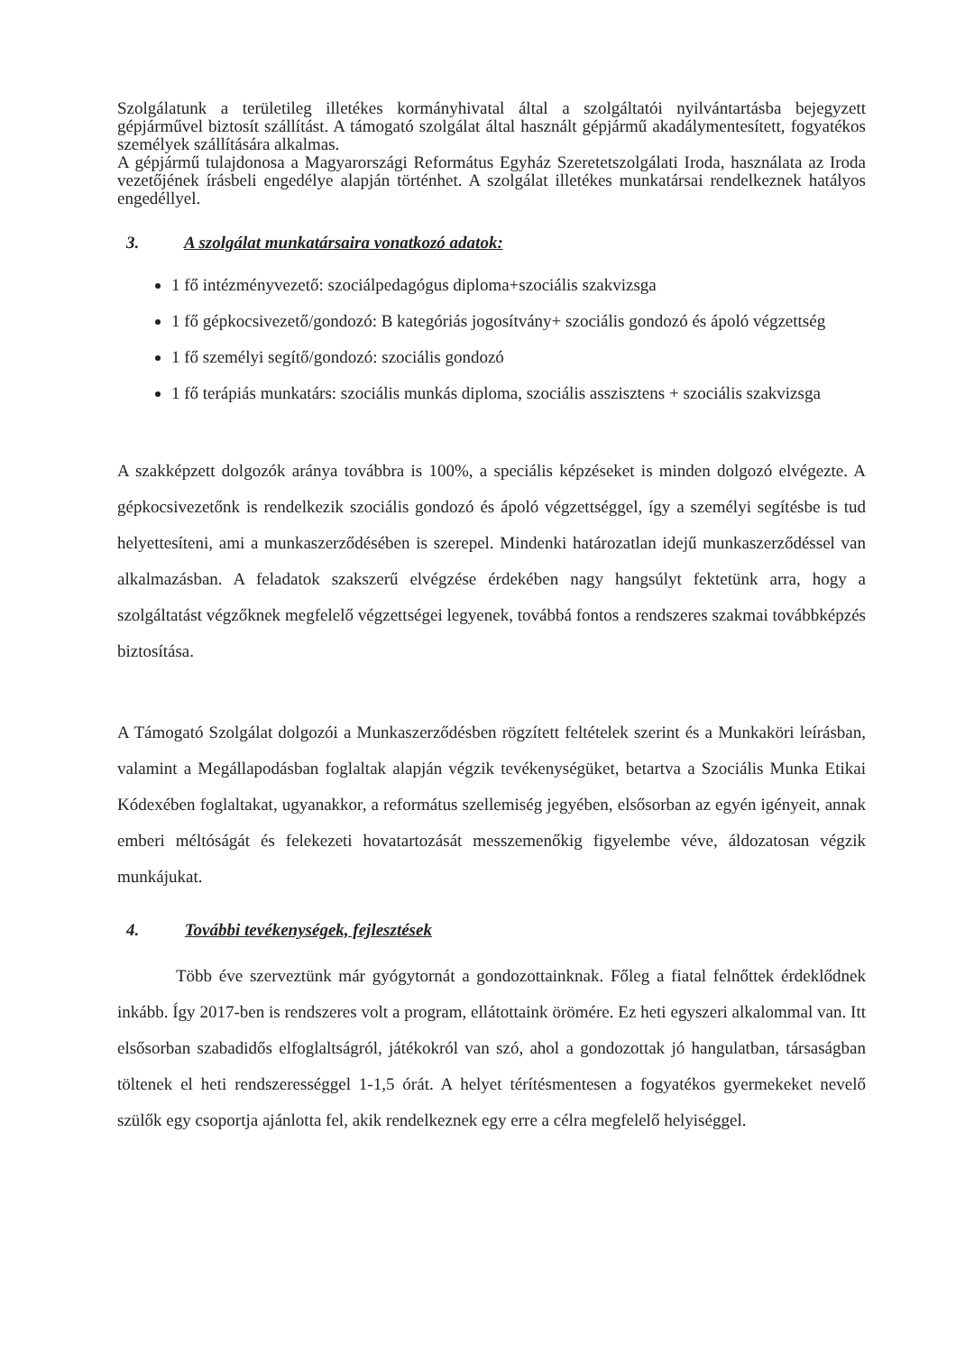Szolgálatunk a területileg illetékes kormányhivatal által a szolgáltatói nyilvántartásba bejegyzett gépjárművel biztosít szállítást. A támogató szolgálat által használt gépjármű akadálymentesített, fogyatékos személyek szállítására alkalmas.
A gépjármű tulajdonosa a Magyarországi Református Egyház Szeretetszolgálati Iroda, használata az Iroda vezetőjének írásbeli engedélye alapján történhet. A szolgálat illetékes munkatársai rendelkeznek hatályos engedéllyel.
3. A szolgálat munkatársaira vonatkozó adatok:
1 fő intézményvezető: szociálpedagógus diploma+szociális szakvizsga
1 fő gépkocsivezető/gondozó: B kategóriás jogosítvány+ szociális gondozó és ápoló végzettség
1 fő személyi segítő/gondozó: szociális gondozó
1 fő terápiás munkatárs: szociális munkás diploma, szociális asszisztens + szociális szakvizsga
A szakképzett dolgozók aránya továbbra is 100%, a speciális képzéseket is minden dolgozó elvégezte. A gépkocsivezetőnk is rendelkezik szociális gondozó és ápoló végzettséggel, így a személyi segítésbe is tud helyettesíteni, ami a munkaszerződésében is szerepel. Mindenki határozatlan idejű munkaszerződéssel van alkalmazásban. A feladatok szakszerű elvégzése érdekében nagy hangsúlyt fektetünk arra, hogy a szolgáltatást végzőknek megfelelő végzettségei legyenek, továbbá fontos a rendszeres szakmai továbbképzés biztosítása.
A Támogató Szolgálat dolgozói a Munkaszerződésben rögzített feltételek szerint és a Munkaköri leírásban, valamint a Megállapodásban foglaltak alapján végzik tevékenységüket, betartva a Szociális Munka Etikai Kódexében foglaltakat, ugyanakkor, a református szellemiség jegyében, elsősorban az egyén igényeit, annak emberi méltóságát és felekezeti hovatartozását messzemenőkig figyelembe véve, áldozatosan végzik munkájukat.
4. További tevékenységek, fejlesztések
Több éve szerveztünk már gyógytornát a gondozottainknak. Főleg a fiatal felnőttek érdeklődnek inkább. Így 2017-ben is rendszeres volt a program, ellátottaink örömére. Ez heti egyszeri alkalommal van. Itt elsősorban szabadidős elfoglaltságról, játékokról van szó, ahol a gondozottak jó hangulatban, társaságban töltenek el heti rendszerességgel 1-1,5 órát. A helyet térítésmentesen a fogyatékos gyermekeket nevelő szülők egy csoportja ajánlotta fel, akik rendelkeznek egy erre a célra megfelelő helyiséggel.